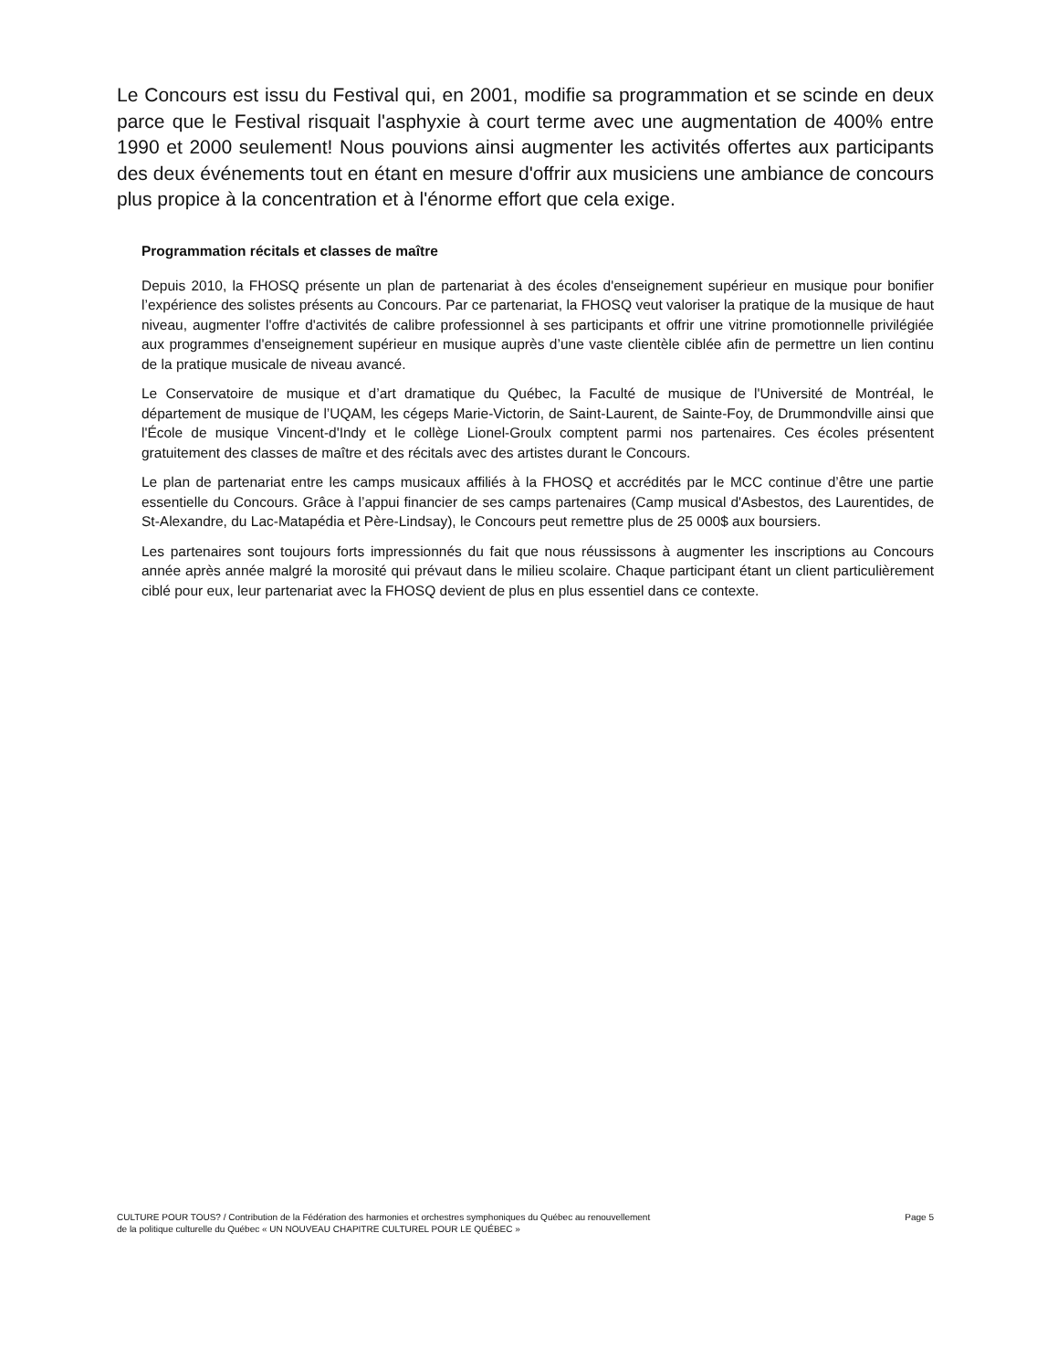Le Concours est issu du Festival qui, en 2001, modifie sa programmation et se scinde en deux parce que le Festival risquait l'asphyxie à court terme avec une augmentation de 400% entre 1990 et 2000 seulement! Nous pouvions ainsi augmenter les activités offertes aux participants des deux événements tout en étant en mesure d'offrir aux musiciens une ambiance de concours plus propice à la concentration et à l'énorme effort que cela exige.
Programmation récitals et classes de maître
Depuis 2010, la FHOSQ présente un plan de partenariat à des écoles d'enseignement supérieur en musique pour bonifier l’expérience des solistes présents au Concours. Par ce partenariat, la FHOSQ veut valoriser la pratique de la musique de haut niveau, augmenter l'offre d'activités de calibre professionnel à ses participants et offrir une vitrine promotionnelle privilégiée aux programmes d'enseignement supérieur en musique auprès d’une vaste clientèle ciblée afin de permettre un lien continu de la pratique musicale de niveau avancé.
Le Conservatoire de musique et d’art dramatique du Québec, la Faculté de musique de l'Université de Montréal, le département de musique de l’UQAM, les cégeps Marie-Victorin, de Saint-Laurent, de Sainte-Foy, de Drummondville ainsi que l'École de musique Vincent-d'Indy et le collège Lionel-Groulx comptent parmi nos partenaires. Ces écoles présentent gratuitement des classes de maître et des récitals avec des artistes durant le Concours.
Le plan de partenariat entre les camps musicaux affiliés à la FHOSQ et accrédités par le MCC continue d’être une partie essentielle du Concours. Grâce à l’appui financier de ses camps partenaires (Camp musical d'Asbestos, des Laurentides, de St-Alexandre, du Lac-Matapédia et Père-Lindsay), le Concours peut remettre plus de 25 000$ aux boursiers.
Les partenaires sont toujours forts impressionnés du fait que nous réussissons à augmenter les inscriptions au Concours année après année malgré la morosité qui prévaut dans le milieu scolaire. Chaque participant étant un client particulièrement ciblé pour eux, leur partenariat avec la FHOSQ devient de plus en plus essentiel dans ce contexte.
CULTURE POUR TOUS? / Contribution de la Fédération des harmonies et orchestres symphoniques du Québec au renouvellement
de la politique culturelle du Québec « UN NOUVEAU CHAPITRE CULTUREL POUR LE QUÉBEC »
Page 5